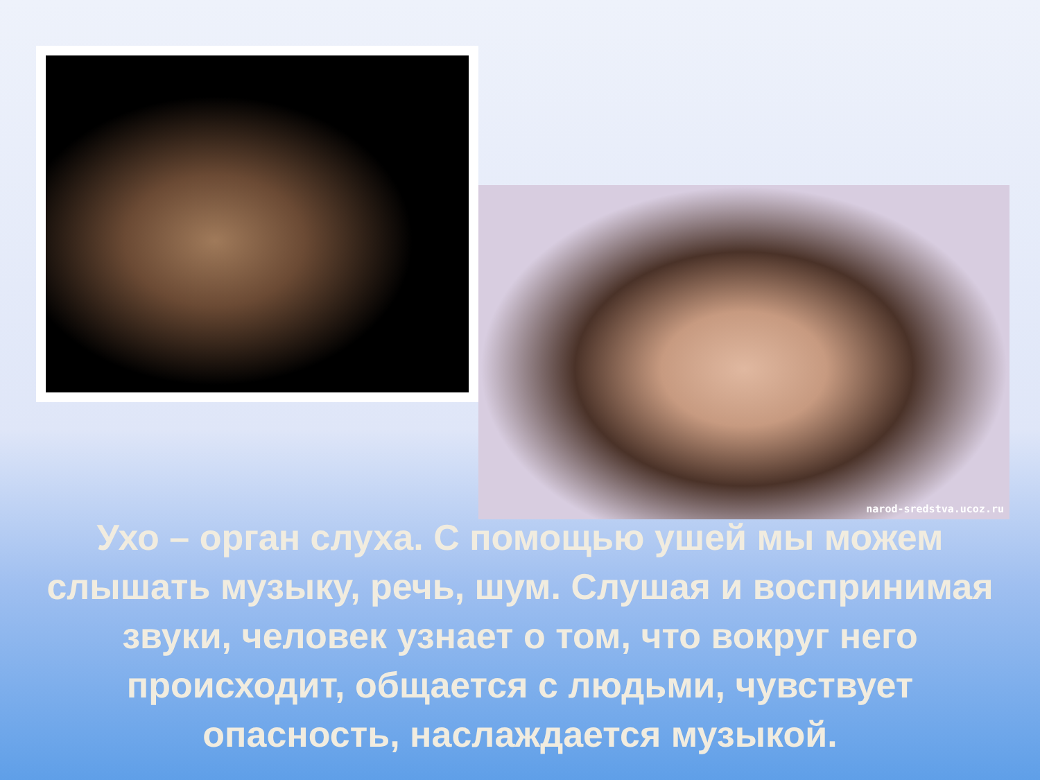narod-sredstva.ucoz.ru
Ухо – орган слуха. С помощью ушей мы можем слышать музыку, речь, шум. Слушая и воспринимая звуки, человек узнает о том, что вокруг него происходит, общается с людьми, чувствует опасность, наслаждается музыкой.